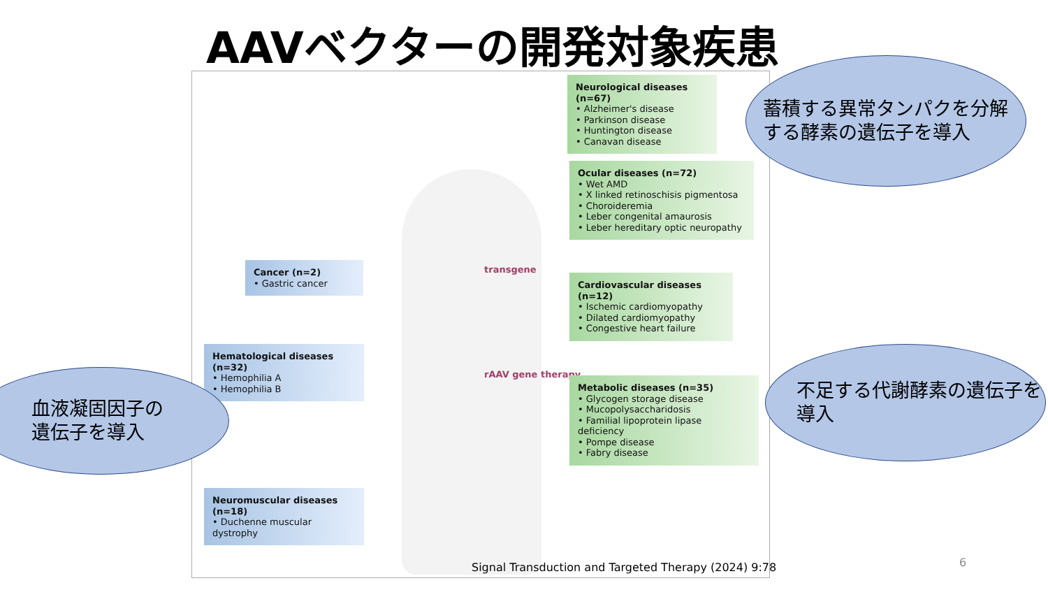AAVベクターの開発対象疾患
transgene
rAAV gene therapy
Neurological diseases (n=67)
• Alzheimer's disease
• Parkinson disease
• Huntington disease
• Canavan disease
Ocular diseases (n=72)
• Wet AMD
• X linked retinoschisis pigmentosa
• Choroideremia
• Leber congenital amaurosis
• Leber hereditary optic neuropathy
Cancer (n=2)
• Gastric cancer
Cardiovascular diseases (n=12)
• Ischemic cardiomyopathy
• Dilated cardiomyopathy
• Congestive heart failure
Hematological diseases (n=32)
• Hemophilia A
• Hemophilia B
Metabolic diseases (n=35)
• Glycogen storage disease
• Mucopolysaccharidosis
• Familial lipoprotein lipase deficiency
• Pompe disease
• Fabry disease
Neuromuscular diseases (n=18)
• Duchenne muscular dystrophy
蓄積する異常タンパクを分解する酵素の遺伝子を導入
血液凝固因子の
遺伝子を導入
不足する代謝酵素の遺伝子を導入
Signal Transduction and Targeted Therapy (2024) 9:78
6